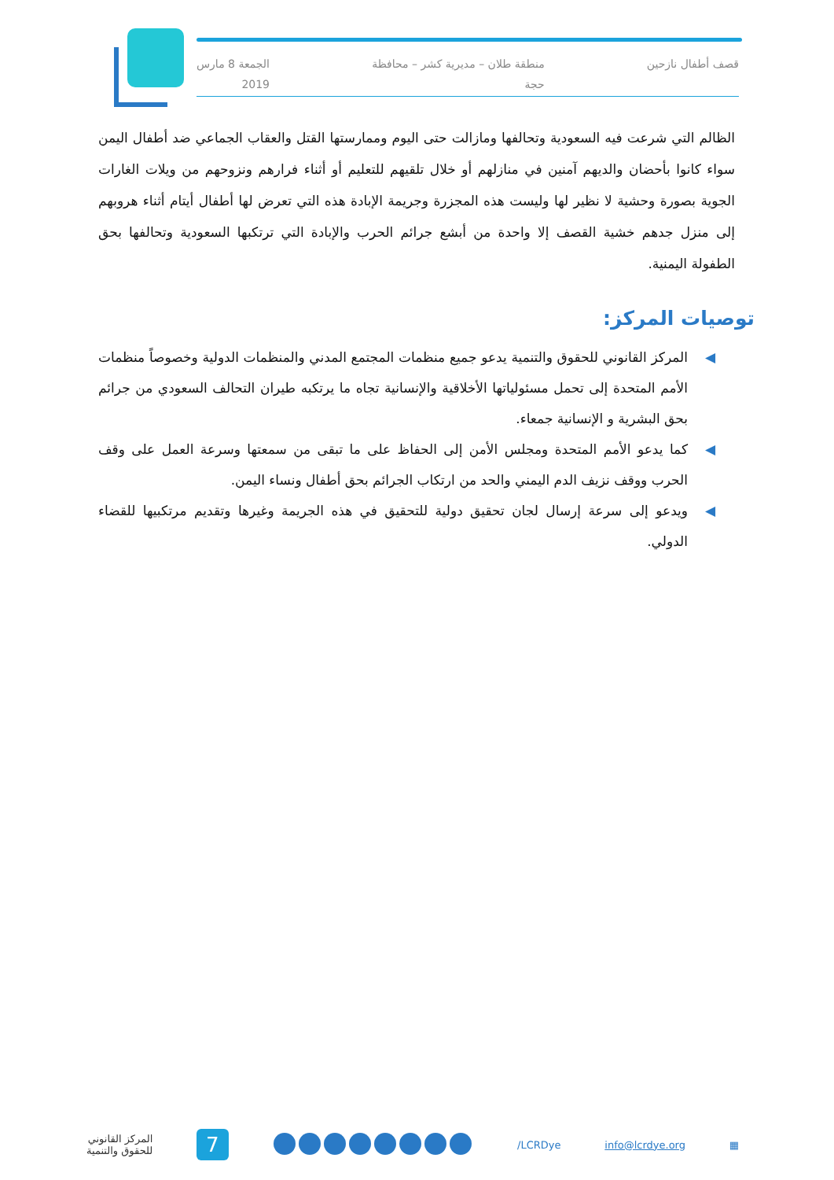قصف أطفال نازحين منطقة طلان – مديرية كشر – محافظة
حجة
الجمعة 8 مارس
2019
الظالم التي شرعت فيه السعودية وتحالفها ومازالت حتى اليوم وممارستها القتل والعقاب الجماعي ضد أطفال اليمن سواء كانوا بأحضان والديهم آمنين في منازلهم أو خلال تلقيهم للتعليم أو أثناء فرارهم ونزوحهم من ويلات الغارات الجوية بصورة وحشية لا نظير لها وليست هذه المجزرة وجريمة الإبادة هذه التي تعرض لها أطفال أيتام أثناء هروبهم إلى منزل جدهم خشية القصف إلا واحدة من أبشع جرائم الحرب والإبادة التي ترتكبها السعودية وتحالفها بحق الطفولة اليمنية.
توصيات المركز:
◀ المركز القانوني للحقوق والتنمية يدعو جميع منظمات المجتمع المدني والمنظمات الدولية وخصوصاً منظمات الأمم المتحدة إلى تحمل مسئولياتها الأخلاقية والإنسانية تجاه ما يرتكبه طيران التحالف السعودي من جرائم بحق البشرية و الإنسانية جمعاء.
◀ كما يدعو الأمم المتحدة ومجلس الأمن إلى الحفاظ على ما تبقى من سمعتها وسرعة العمل على وقف الحرب ووقف نزيف الدم اليمني والحد من ارتكاب الجرائم بحق أطفال ونساء اليمن.
◀ ويدعو إلى سرعة إرسال لجان تحقيق دولية للتحقيق في هذه الجريمة وغيرها وتقديم مرتكبيها للقضاء الدولي.
▦ info@lcrdye.org /LCRDye
7
المركز القانوني
للحقوق والتنمية